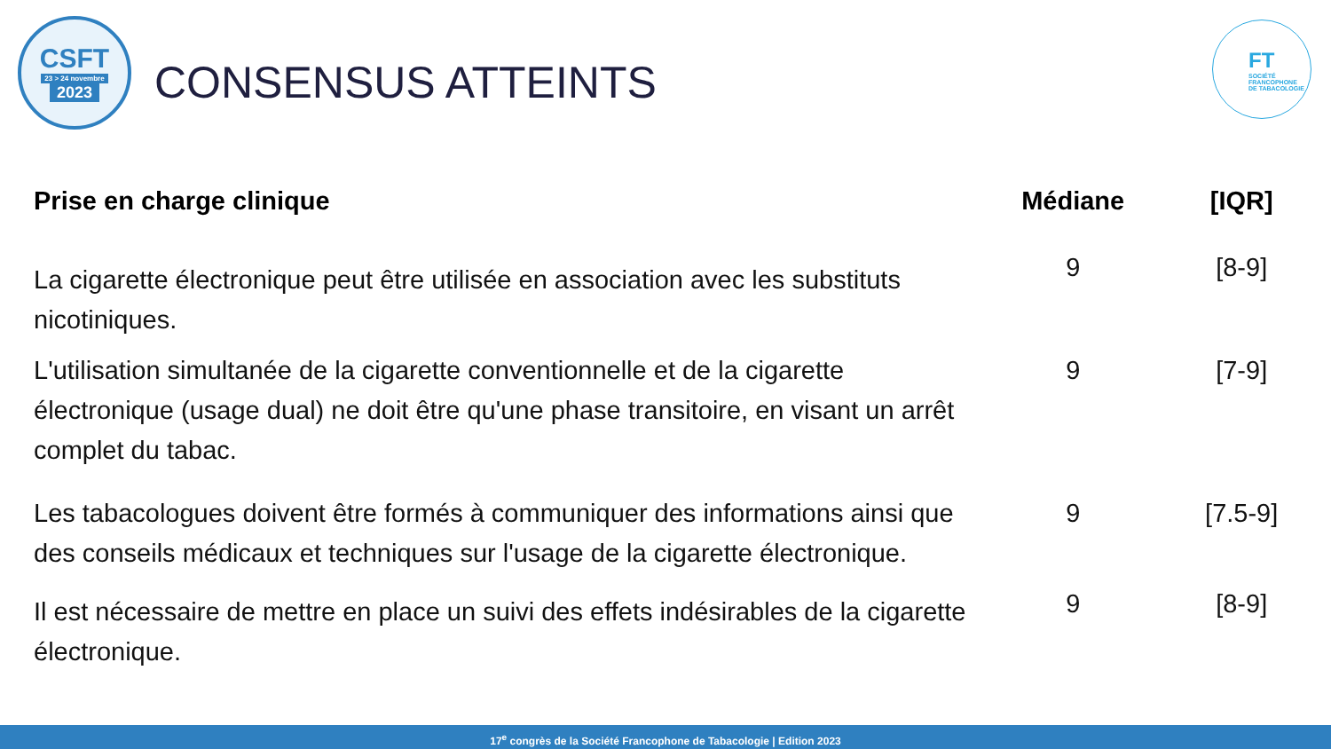CSFT
23 > 24 novembre
2023
CONSENSUS ATTEINTS
FT
SOCIÉTÉ
FRANCOPHONE
DE TABACOLOGIE
| Prise en charge clinique | Médiane | [IQR] |
| --- | --- | --- |
| La cigarette électronique peut être utilisée en association avec les substituts nicotiniques. | 9 | [8-9] |
| L'utilisation simultanée de la cigarette conventionnelle et de la cigarette électronique (usage dual) ne doit être qu'une phase transitoire, en visant un arrêt complet du tabac. | 9 | [7-9] |
| Les tabacologues doivent être formés à communiquer des informations ainsi que des conseils médicaux et techniques sur l'usage de la cigarette électronique. | 9 | [7.5-9] |
| Il est nécessaire de mettre en place un suivi des effets indésirables de la cigarette électronique. | 9 | [8-9] |
17<sup>e</sup> congrès de la Société Francophone de Tabacologie | Edition 2023